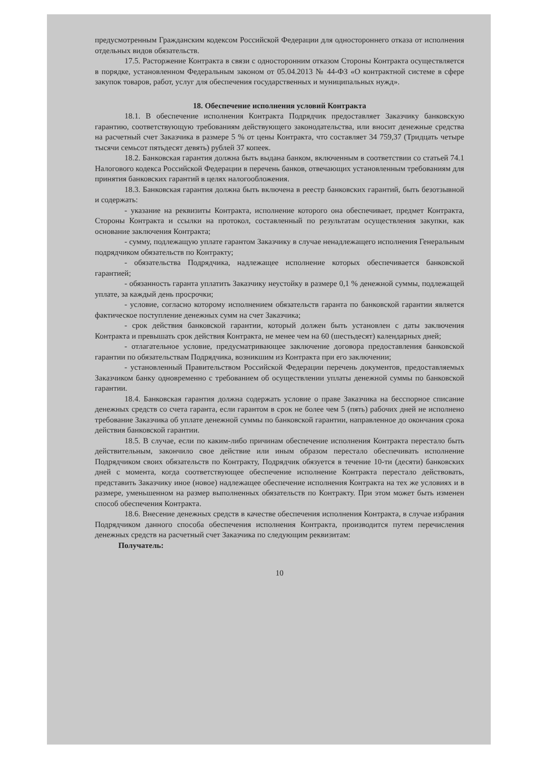предусмотренным Гражданским кодексом Российской Федерации для одностороннего отказа от исполнения отдельных видов обязательств.
17.5. Расторжение Контракта в связи с односторонним отказом Стороны Контракта осуществляется в порядке, установленном Федеральным законом от 05.04.2013 № 44-ФЗ «О контрактной системе в сфере закупок товаров, работ, услуг для обеспечения государственных и муниципальных нужд».
18. Обеспечение исполнения условий Контракта
18.1. В обеспечение исполнения Контракта Подрядчик предоставляет Заказчику банковскую гарантию, соответствующую требованиям действующего законодательства, или вносит денежные средства на расчетный счет Заказчика в размере 5 % от цены Контракта, что составляет 34 759,37 (Тридцать четыре тысячи семьсот пятьдесят девять) рублей 37 копеек.
18.2. Банковская гарантия должна быть выдана банком, включенным в соответствии со статьей 74.1 Налогового кодекса Российской Федерации в перечень банков, отвечающих установленным требованиям для принятия банковских гарантий в целях налогообложения.
18.3. Банковская гарантия должна быть включена в реестр банковских гарантий, быть безотзывной и содержать:
- указание на реквизиты Контракта, исполнение которого она обеспечивает, предмет Контракта, Стороны Контракта и ссылки на протокол, составленный по результатам осуществления закупки, как основание заключения Контракта;
- сумму, подлежащую уплате гарантом Заказчику в случае ненадлежащего исполнения Генеральным подрядчиком обязательств по Контракту;
- обязательства Подрядчика, надлежащее исполнение которых обеспечивается банковской гарантией;
- обязанность гаранта уплатить Заказчику неустойку в размере 0,1 % денежной суммы, подлежащей уплате, за каждый день просрочки;
- условие, согласно которому исполнением обязательств гаранта по банковской гарантии является фактическое поступление денежных сумм на счет Заказчика;
- срок действия банковской гарантии, который должен быть установлен с даты заключения Контракта и превышать срок действия Контракта, не менее чем на 60 (шестьдесят) календарных дней;
- отлагательное условие, предусматривающее заключение договора предоставления банковской гарантии по обязательствам Подрядчика, возникшим из Контракта при его заключении;
- установленный Правительством Российской Федерации перечень документов, предоставляемых Заказчиком банку одновременно с требованием об осуществлении уплаты денежной суммы по банковской гарантии.
18.4. Банковская гарантия должна содержать условие о праве Заказчика на бесспорное списание денежных средств со счета гаранта, если гарантом в срок не более чем 5 (пять) рабочих дней не исполнено требование Заказчика об уплате денежной суммы по банковской гарантии, направленное до окончания срока действия банковской гарантии.
18.5. В случае, если по каким-либо причинам обеспечение исполнения Контракта перестало быть действительным, закончило свое действие или иным образом перестало обеспечивать исполнение Подрядчиком своих обязательств по Контракту, Подрядчик обязуется в течение 10-ти (десяти) банковских дней с момента, когда соответствующее обеспечение исполнение Контракта перестало действовать, представить Заказчику иное (новое) надлежащее обеспечение исполнения Контракта на тех же условиях и в размере, уменьшенном на размер выполненных обязательств по Контракту. При этом может быть изменен способ обеспечения Контракта.
18.6. Внесение денежных средств в качестве обеспечения исполнения Контракта, в случае избрания Подрядчиком данного способа обеспечения исполнения Контракта, производится путем перечисления денежных средств на расчетный счет Заказчика по следующим реквизитам:
Получатель:
10